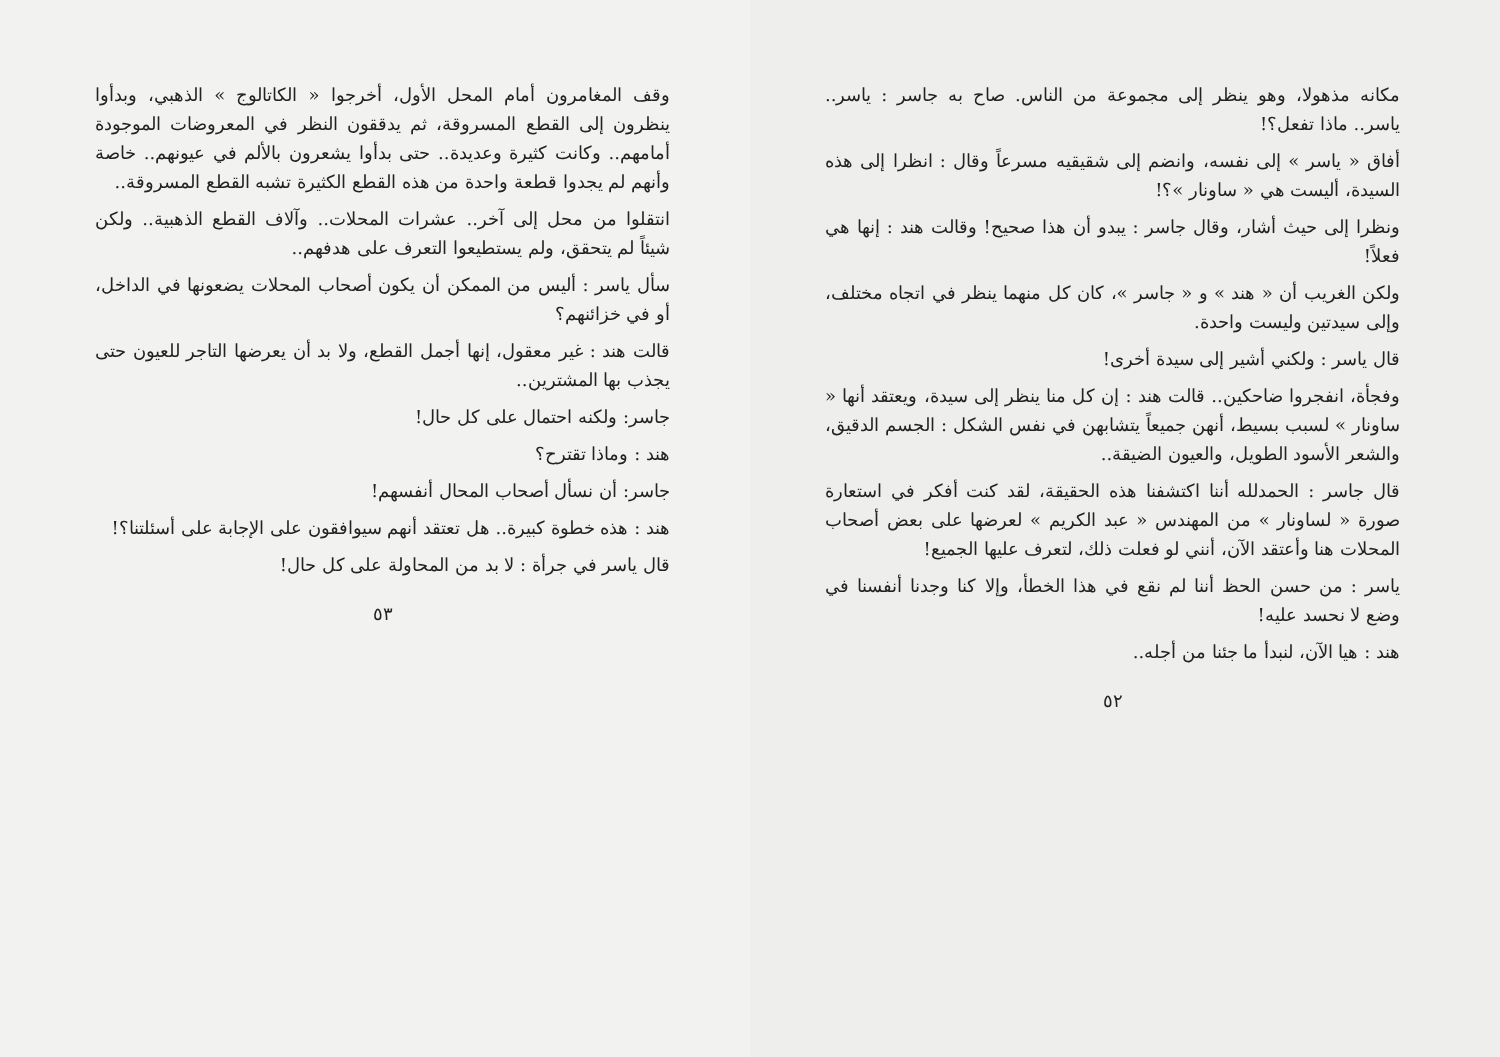مكانه مذهولا، وهو ينظر إلى مجموعة من الناس. صاح به جاسر : ياسر.. ياسر.. ماذا تفعل؟!
أفاق « ياسر » إلى نفسه، وانضم إلى شقيقيه مسرعاً وقال : انظرا إلى هذه السيدة، أليست هي « ساونار »؟!
ونظرا إلى حيث أشار، وقال جاسر : يبدو أن هذا صحيح! وقالت هند : إنها هي فعلاً!
ولكن الغريب أن « هند » و « جاسر »، كان كل منهما ينظر في اتجاه مختلف، وإلى سيدتين وليست واحدة.
قال ياسر : ولكني أشير إلى سيدة أخرى!
وفجأة، انفجروا ضاحكين.. قالت هند : إن كل منا ينظر إلى سيدة، ويعتقد أنها « ساونار » لسبب بسيط، أنهن جميعاً يتشابهن في نفس الشكل : الجسم الدقيق، والشعر الأسود الطويل، والعيون الضيقة..
قال جاسر : الحمدلله أننا اكتشفنا هذه الحقيقة، لقد كنت أفكر في استعارة صورة « لساونار » من المهندس « عبد الكريم » لعرضها على بعض أصحاب المحلات هنا وأعتقد الآن، أنني لو فعلت ذلك، لتعرف عليها الجميع!
ياسر : من حسن الحظ أننا لم نقع في هذا الخطأ، وإلا كنا وجدنا أنفسنا في وضع لا نحسد عليه!
هند : هيا الآن، لنبدأ ما جئنا من أجله..
٥٢
وقف المغامرون أمام المحل الأول، أخرجوا « الكاتالوج » الذهبي، وبدأوا ينظرون إلى القطع المسروقة، ثم يدققون النظر في المعروضات الموجودة أمامهم.. وكانت كثيرة وعديدة.. حتى بدأوا يشعرون بالألم في عيونهم.. خاصة وأنهم لم يجدوا قطعة واحدة من هذه القطع الكثيرة تشبه القطع المسروقة..
انتقلوا من محل إلى آخر.. عشرات المحلات.. وآلاف القطع الذهبية.. ولكن شيئاً لم يتحقق، ولم يستطيعوا التعرف على هدفهم..
سأل ياسر : أليس من الممكن أن يكون أصحاب المحلات يضعونها في الداخل، أو في خزائنهم؟
قالت هند : غير معقول، إنها أجمل القطع، ولا بد أن يعرضها التاجر للعيون حتى يجذب بها المشترين..
جاسر: ولكنه احتمال على كل حال!
هند : وماذا تقترح؟
جاسر: أن نسأل أصحاب المحال أنفسهم!
هند : هذه خطوة كبيرة.. هل تعتقد أنهم سيوافقون على الإجابة على أسئلتنا؟!
قال ياسر في جرأة : لا بد من المحاولة على كل حال!
٥٣